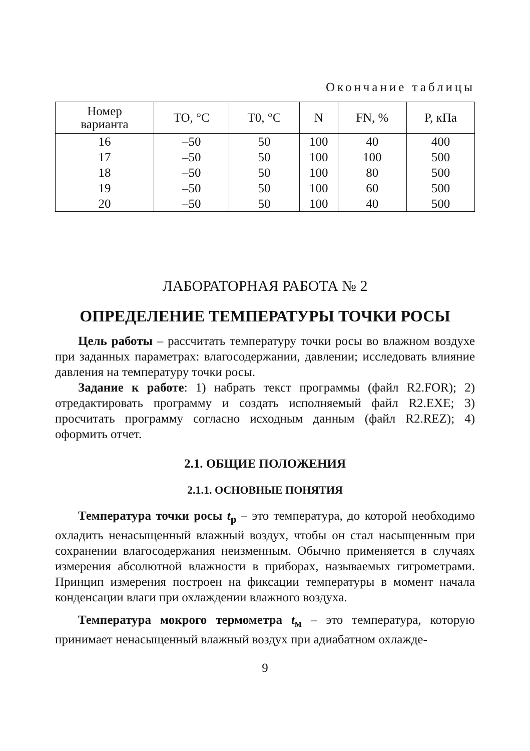Окончание таблицы
| Номер варианта | TO, °C | T0, °C | N | FN, % | P, кПа |
| --- | --- | --- | --- | --- | --- |
| 16 | –50 | 50 | 100 | 40 | 400 |
| 17 | –50 | 50 | 100 | 100 | 500 |
| 18 | –50 | 50 | 100 | 80 | 500 |
| 19 | –50 | 50 | 100 | 60 | 500 |
| 20 | –50 | 50 | 100 | 40 | 500 |
ЛАБОРАТОРНАЯ РАБОТА № 2
ОПРЕДЕЛЕНИЕ ТЕМПЕРАТУРЫ ТОЧКИ РОСЫ
Цель работы – рассчитать температуру точки росы во влажном воздухе при заданных параметрах: влагосодержании, давлении; исследовать влияние давления на температуру точки росы.
Задание к работе: 1) набрать текст программы (файл R2.FOR); 2) отредактировать программу и создать исполняемый файл R2.EXE; 3) просчитать программу согласно исходным данным (файл R2.REZ); 4) оформить отчет.
2.1. ОБЩИЕ ПОЛОЖЕНИЯ
2.1.1. ОСНОВНЫЕ ПОНЯТИЯ
Температура точки росы t<sub>р</sub> – это температура, до которой необходимо охладить ненасыщенный влажный воздух, чтобы он стал насыщенным при сохранении влагосодержания неизменным. Обычно применяется в случаях измерения абсолютной влажности в приборах, называемых гигрометрами. Принцип измерения построен на фиксации температуры в момент начала конденсации влаги при охлаждении влажного воздуха.
Температура мокрого термометра t<sub>м</sub> – это температура, которую принимает ненасыщенный влажный воздух при адиабатном охлажде-
9